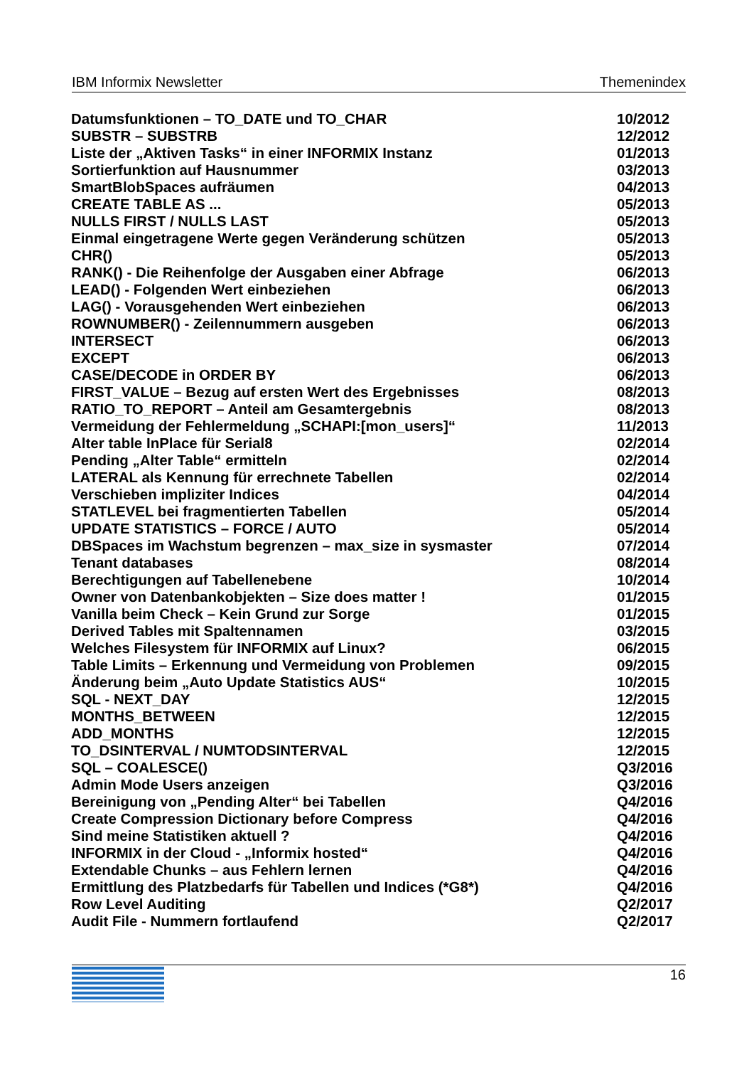IBM Informix Newsletter Themenindex
| Datumsfunktionen – TO_DATE und TO_CHAR | 10/2012 |
| SUBSTR – SUBSTRB | 12/2012 |
| Liste der „Aktiven Tasks“ in einer INFORMIX Instanz | 01/2013 |
| Sortierfunktion auf Hausnummer | 03/2013 |
| SmartBlobSpaces aufräumen | 04/2013 |
| CREATE TABLE AS ... | 05/2013 |
| NULLS FIRST / NULLS LAST | 05/2013 |
| Einmal eingetragene Werte gegen Veränderung schützen | 05/2013 |
| CHR() | 05/2013 |
| RANK() - Die Reihenfolge der Ausgaben einer Abfrage | 06/2013 |
| LEAD() - Folgenden Wert einbeziehen | 06/2013 |
| LAG() - Vorausgehenden Wert einbeziehen | 06/2013 |
| ROWNUMBER() - Zeilennummern ausgeben | 06/2013 |
| INTERSECT | 06/2013 |
| EXCEPT | 06/2013 |
| CASE/DECODE in ORDER BY | 06/2013 |
| FIRST_VALUE – Bezug auf ersten Wert des Ergebnisses | 08/2013 |
| RATIO_TO_REPORT – Anteil am Gesamtergebnis | 08/2013 |
| Vermeidung der Fehlermeldung „SCHAPI:[mon_users]“ | 11/2013 |
| Alter table InPlace für Serial8 | 02/2014 |
| Pending „Alter Table“ ermitteln | 02/2014 |
| LATERAL als Kennung für errechnete Tabellen | 02/2014 |
| Verschieben impliziter Indices | 04/2014 |
| STATLEVEL bei fragmentierten Tabellen | 05/2014 |
| UPDATE STATISTICS – FORCE / AUTO | 05/2014 |
| DBSpaces im Wachstum begrenzen – max_size in sysmaster | 07/2014 |
| Tenant databases | 08/2014 |
| Berechtigungen auf Tabellenebene | 10/2014 |
| Owner von Datenbankobjekten – Size does matter ! | 01/2015 |
| Vanilla beim Check – Kein Grund zur Sorge | 01/2015 |
| Derived Tables mit Spaltennamen | 03/2015 |
| Welches Filesystem für INFORMIX auf Linux? | 06/2015 |
| Table Limits – Erkennung und Vermeidung von Problemen | 09/2015 |
| Änderung beim „Auto Update Statistics AUS“ | 10/2015 |
| SQL - NEXT_DAY | 12/2015 |
| MONTHS_BETWEEN | 12/2015 |
| ADD_MONTHS | 12/2015 |
| TO_DSINTERVAL / NUMTODSINTERVAL | 12/2015 |
| SQL – COALESCE() | Q3/2016 |
| Admin Mode Users anzeigen | Q3/2016 |
| Bereinigung von „Pending Alter“ bei Tabellen | Q4/2016 |
| Create Compression Dictionary before Compress | Q4/2016 |
| Sind meine Statistiken aktuell ? | Q4/2016 |
| INFORMIX in der Cloud - „Informix hosted“ | Q4/2016 |
| Extendable Chunks – aus Fehlern lernen | Q4/2016 |
| Ermittlung des Platzbedarfs für Tabellen und Indices (*G8*) | Q4/2016 |
| Row Level Auditing | Q2/2017 |
| Audit File - Nummern fortlaufend | Q2/2017 |
16